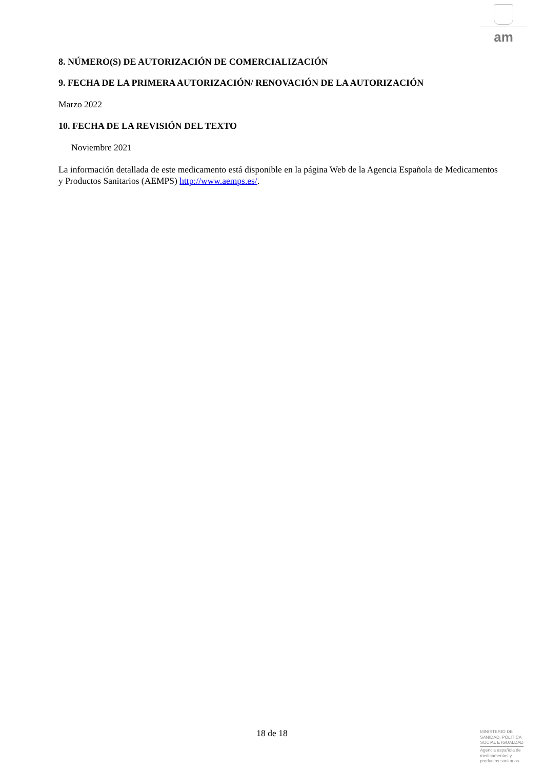am
8. NÚMERO(S) DE AUTORIZACIÓN DE COMERCIALIZACIÓN
9. FECHA DE LA PRIMERA AUTORIZACIÓN/ RENOVACIÓN DE LA AUTORIZACIÓN
Marzo 2022
10. FECHA DE LA REVISIÓN DEL TEXTO
Noviembre 2021
La información detallada de este medicamento está disponible en la página Web de la Agencia Española de Medicamentos y Productos Sanitarios (AEMPS) http://www.aemps.es/.
18 de 18
MINISTERIO DE
SANIDAD, POLITICA
SOCIAL E IGUALDAD
Agencia española de
medicamentos y
productos sanitarios